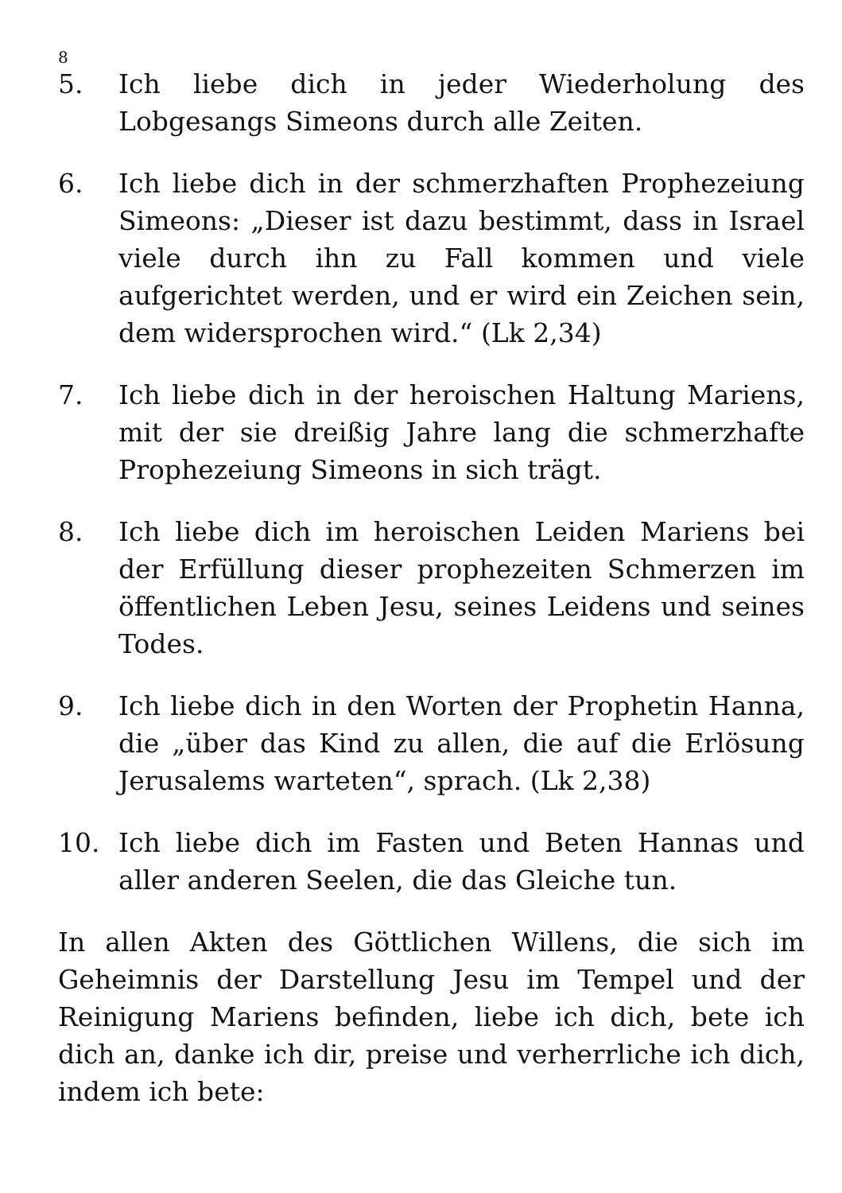8
5. Ich liebe dich in jeder Wiederholung des Lobgesangs Simeons durch alle Zeiten.
6. Ich liebe dich in der schmerzhaften Prophezeiung Simeons: „Dieser ist dazu bestimmt, dass in Israel viele durch ihn zu Fall kommen und viele aufgerichtet werden, und er wird ein Zeichen sein, dem widersprochen wird.“ (Lk 2,34)
7. Ich liebe dich in der heroischen Haltung Mariens, mit der sie dreißig Jahre lang die schmerzhafte Prophezeiung Simeons in sich trägt.
8. Ich liebe dich im heroischen Leiden Mariens bei der Erfüllung dieser prophezeiten Schmerzen im öffentlichen Leben Jesu, seines Leidens und seines Todes.
9. Ich liebe dich in den Worten der Prophetin Hanna, die „über das Kind zu allen, die auf die Erlösung Jerusalems warteten“, sprach. (Lk 2,38)
10. Ich liebe dich im Fasten und Beten Hannas und aller anderen Seelen, die das Gleiche tun.
In allen Akten des Göttlichen Willens, die sich im Geheimnis der Darstellung Jesu im Tempel und der Reinigung Mariens befinden, liebe ich dich, bete ich dich an, danke ich dir, preise und verherrliche ich dich, indem ich bete: